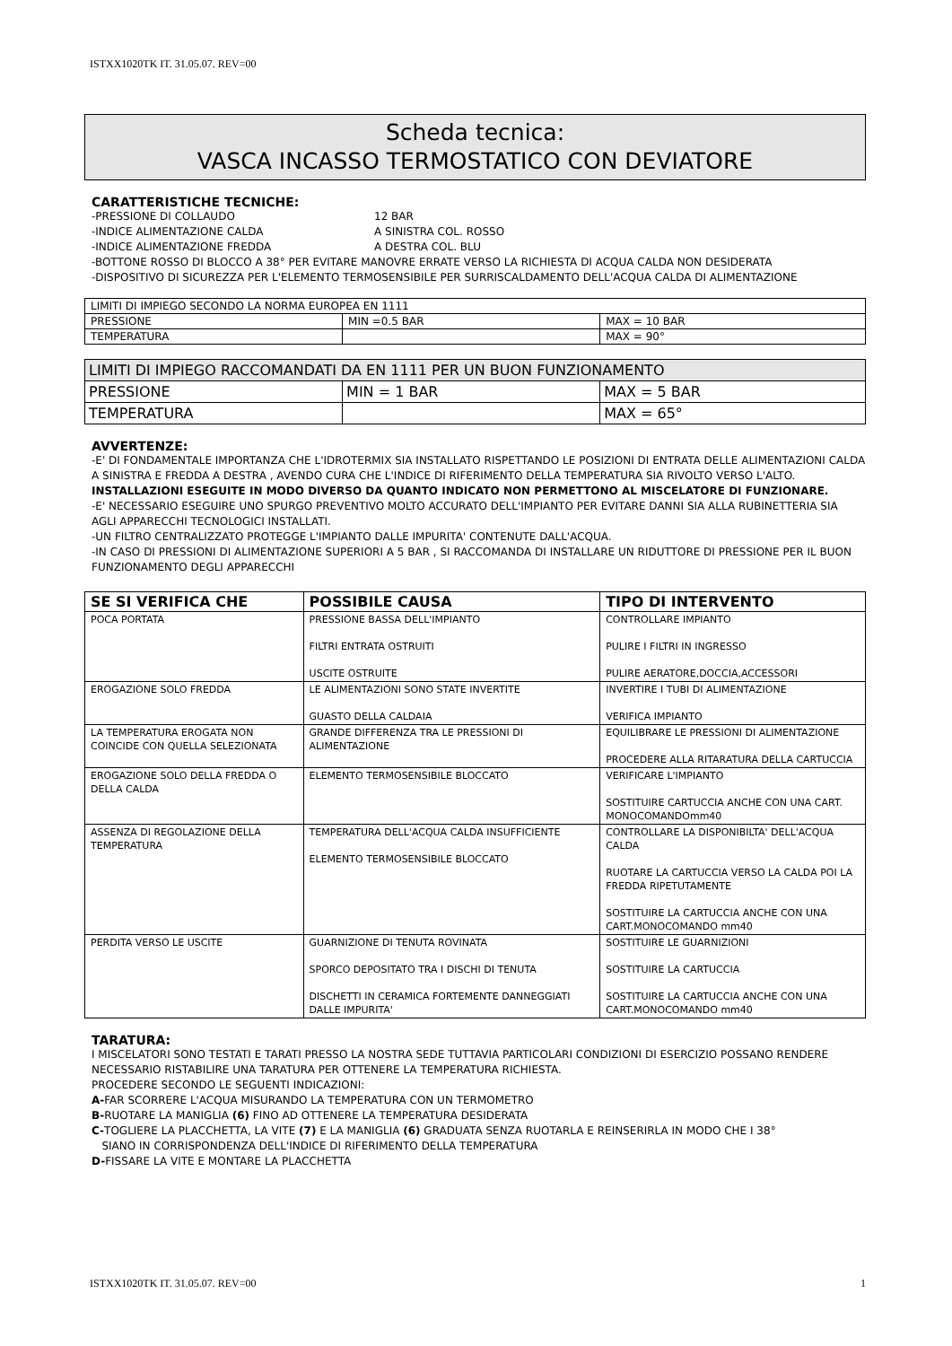ISTXX1020TK IT. 31.05.07. REV=00
Scheda tecnica:
VASCA INCASSO TERMOSTATICO CON DEVIATORE
CARATTERISTICHE TECNICHE:
-PRESSIONE DI COLLAUDO 12 BAR
-INDICE ALIMENTAZIONE CALDA A SINISTRA COL. ROSSO
-INDICE ALIMENTAZIONE FREDDA A DESTRA COL. BLU
-BOTTONE ROSSO DI BLOCCO A 38° PER EVITARE MANOVRE ERRATE VERSO LA RICHIESTA DI ACQUA CALDA NON DESIDERATA
-DISPOSITIVO DI SICUREZZA PER L'ELEMENTO TERMOSENSIBILE PER SURRISCALDAMENTO DELL'ACQUA CALDA DI ALIMENTAZIONE
| LIMITI DI IMPIEGO SECONDO LA NORMA EUROPEA EN 1111 | | |
| PRESSIONE | MIN =0.5 BAR | MAX = 10 BAR |
| TEMPERATURA | | MAX = 90° |
| LIMITI DI IMPIEGO RACCOMANDATI DA EN 1111 PER UN BUON FUNZIONAMENTO | | |
| PRESSIONE | MIN = 1 BAR | MAX = 5 BAR |
| TEMPERATURA | | MAX = 65° |
AVVERTENZE:
-E' DI FONDAMENTALE IMPORTANZA CHE L'IDROTERMIX SIA INSTALLATO RISPETTANDO LE POSIZIONI DI ENTRATA DELLE ALIMENTAZIONI CALDA A SINISTRA E FREDDA A DESTRA , AVENDO CURA CHE L'INDICE DI RIFERIMENTO DELLA TEMPERATURA SIA RIVOLTO VERSO L'ALTO.
INSTALLAZIONI ESEGUITE IN MODO DIVERSO DA QUANTO INDICATO NON PERMETTONO AL MISCELATORE DI FUNZIONARE.
-E' NECESSARIO ESEGUIRE UNO SPURGO PREVENTIVO MOLTO ACCURATO DELL'IMPIANTO PER EVITARE DANNI SIA ALLA RUBINETTERIA SIA AGLI APPARECCHI TECNOLOGICI INSTALLATI.
-UN FILTRO CENTRALIZZATO PROTEGGE L'IMPIANTO DALLE IMPURITA' CONTENUTE DALL'ACQUA.
-IN CASO DI PRESSIONI DI ALIMENTAZIONE SUPERIORI A 5 BAR , SI RACCOMANDA DI INSTALLARE UN RIDUTTORE DI PRESSIONE PER IL BUON FUNZIONAMENTO DEGLI APPARECCHI
| SE SI VERIFICA CHE | POSSIBILE CAUSA | TIPO DI INTERVENTO |
| --- | --- | --- |
| POCA PORTATA | PRESSIONE BASSA DELL'IMPIANTO FILTRI ENTRATA OSTRUITI USCITE OSTRUITE | CONTROLLARE IMPIANTO PULIRE I FILTRI IN INGRESSO PULIRE AERATORE,DOCCIA,ACCESSORI |
| EROGAZIONE SOLO FREDDA | LE ALIMENTAZIONI SONO STATE INVERTITE GUASTO DELLA CALDAIA | INVERTIRE I TUBI DI ALIMENTAZIONE VERIFICA IMPIANTO |
| LA TEMPERATURA EROGATA NON COINCIDE CON QUELLA SELEZIONATA | GRANDE DIFFERENZA TRA LE PRESSIONI DI ALIMENTAZIONE | EQUILIBRARE LE PRESSIONI DI ALIMENTAZIONE PROCEDERE ALLA RITARATURA DELLA CARTUCCIA |
| EROGAZIONE SOLO DELLA FREDDA O DELLA CALDA | ELEMENTO TERMOSENSIBILE BLOCCATO | VERIFICARE L'IMPIANTO SOSTITUIRE CARTUCCIA ANCHE CON UNA CART. MONOCOMANDOmm40 |
| ASSENZA DI REGOLAZIONE DELLA TEMPERATURA | TEMPERATURA DELL'ACQUA CALDA INSUFFICIENTE ELEMENTO TERMOSENSIBILE BLOCCATO | CONTROLLARE LA DISPONIBILTA' DELL'ACQUA CALDA RUOTARE LA CARTUCCIA VERSO LA CALDA POI LA FREDDA RIPETUTAMENTE SOSTITUIRE LA CARTUCCIA ANCHE CON UNA CART.MONOCOMANDO mm40 |
| PERDITA VERSO LE USCITE | GUARNIZIONE DI TENUTA ROVINATA SPORCO DEPOSITATO TRA I DISCHI DI TENUTA DISCHETTI IN CERAMICA FORTEMENTE DANNEGGIATI DALLE IMPURITA' | SOSTITUIRE LE GUARNIZIONI SOSTITUIRE LA CARTUCCIA SOSTITUIRE LA CARTUCCIA ANCHE CON UNA CART.MONOCOMANDO mm40 |
TARATURA:
I MISCELATORI SONO TESTATI E TARATI PRESSO LA NOSTRA SEDE TUTTAVIA PARTICOLARI CONDIZIONI DI ESERCIZIO POSSANO RENDERE NECESSARIO RISTABILIRE UNA TARATURA PER OTTENERE LA TEMPERATURA RICHIESTA.
PROCEDERE SECONDO LE SEGUENTI INDICAZIONI:
A-FAR SCORRERE L'ACQUA MISURANDO LA TEMPERATURA CON UN TERMOMETRO
B-RUOTARE LA MANIGLIA (6) FINO AD OTTENERE LA TEMPERATURA DESIDERATA
C-TOGLIERE LA PLACCHETTA, LA VITE (7) E LA MANIGLIA (6) GRADUATA SENZA RUOTARLA E REINSERIRLA IN MODO CHE I 38°
SIANO IN CORRISPONDENZA DELL'INDICE DI RIFERIMENTO DELLA TEMPERATURA
D-FISSARE LA VITE E MONTARE LA PLACCHETTA
ISTXX1020TK IT. 31.05.07. REV=00 1